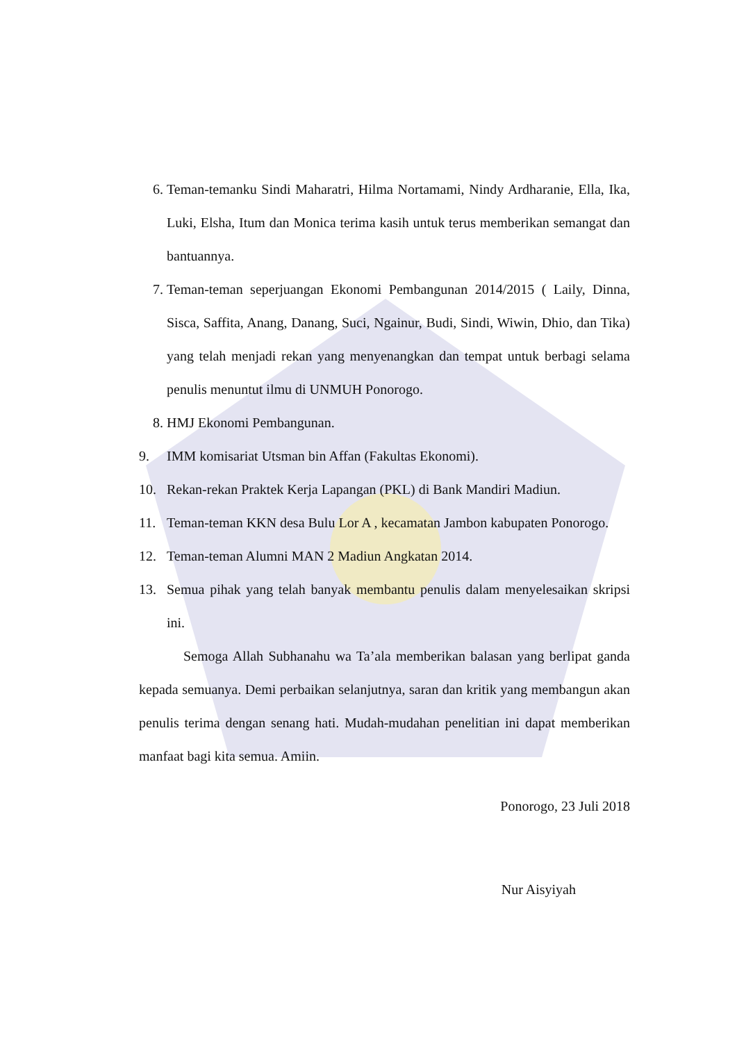6. Teman-temanku Sindi Maharatri, Hilma Nortamami, Nindy Ardharanie, Ella, Ika, Luki, Elsha, Itum dan Monica terima kasih untuk terus memberikan semangat dan bantuannya.
7. Teman-teman seperjuangan Ekonomi Pembangunan 2014/2015 ( Laily, Dinna, Sisca, Saffita, Anang, Danang, Suci, Ngainur, Budi, Sindi, Wiwin, Dhio, dan Tika) yang telah menjadi rekan yang menyenangkan dan tempat untuk berbagi selama penulis menuntut ilmu di UNMUH Ponorogo.
8. HMJ Ekonomi Pembangunan.
9. IMM komisariat Utsman bin Affan (Fakultas Ekonomi).
10. Rekan-rekan Praktek Kerja Lapangan (PKL) di Bank Mandiri Madiun.
11. Teman-teman KKN desa Bulu Lor A , kecamatan Jambon kabupaten Ponorogo.
12. Teman-teman Alumni MAN 2 Madiun Angkatan 2014.
13. Semua pihak yang telah banyak membantu penulis dalam menyelesaikan skripsi ini.
Semoga Allah Subhanahu wa Ta’ala memberikan balasan yang berlipat ganda kepada semuanya. Demi perbaikan selanjutnya, saran dan kritik yang membangun akan penulis terima dengan senang hati. Mudah-mudahan penelitian ini dapat memberikan manfaat bagi kita semua. Amiin.
Ponorogo, 23 Juli 2018
Nur Aisyiyah